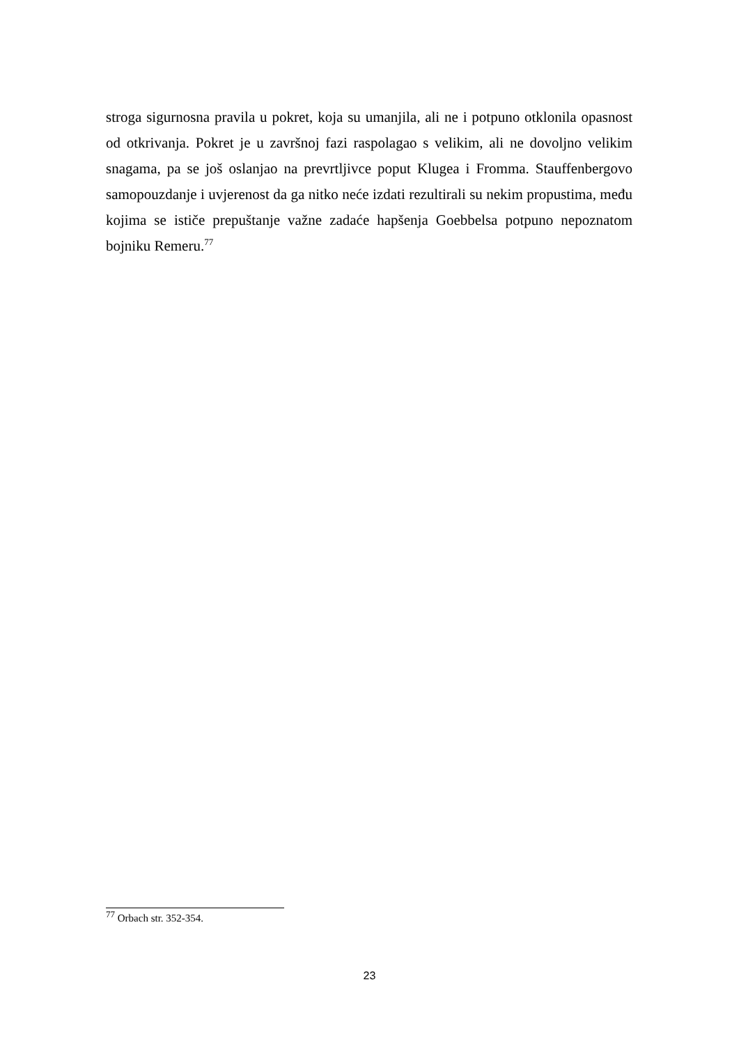stroga sigurnosna pravila u pokret, koja su umanjila, ali ne i potpuno otklonila opasnost od otkrivanja. Pokret je u završnoj fazi raspolagao s velikim, ali ne dovoljno velikim snagama, pa se još oslanjao na prevrtljivce poput Klugea i Fromma. Stauffenbergovo samopouzdanje i uvjerenost da ga nitko neće izdati rezultirali su nekim propustima, među kojima se ističe prepuštanje važne zadaće hapšenja Goebbelsa potpuno nepoznatom bojniku Remeru.<sup>77</sup>
<sup>77</sup> Orbach str. 352-354.
23